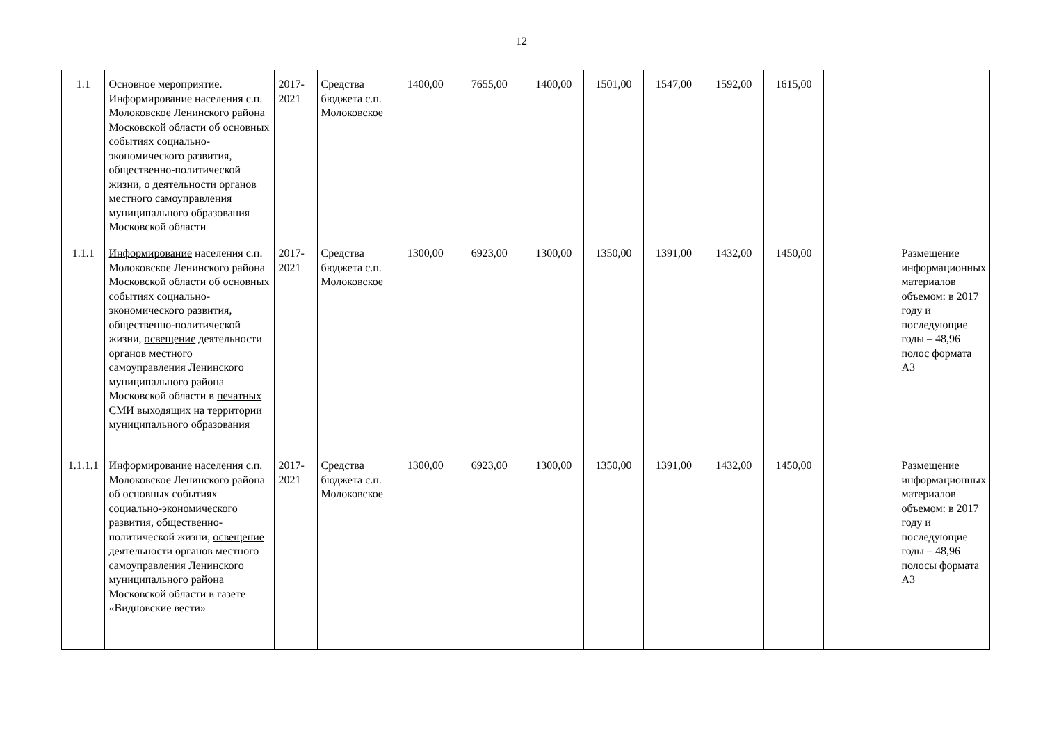12
| 1.1 | Основное мероприятие. Информирование населения с.п. Молоковское Ленинского района Московской области об основных событиях социально-экономического развития, общественно-политической жизни, о деятельности органов местного самоуправления муниципального образования Московской области | 2017-2021 | Средства бюджета с.п. Молоковское | 1400,00 | 7655,00 | 1400,00 | 1501,00 | 1547,00 | 1592,00 | 1615,00 | | |
| 1.1.1 | Информирование населения с.п. Молоковское Ленинского района Московской области об основных событиях социально-экономического развития, общественно-политической жизни, освещение деятельности органов местного самоуправления Ленинского муниципального района Московской области в печатных СМИ выходящих на территории муниципального образования | 2017-2021 | Средства бюджета с.п. Молоковское | 1300,00 | 6923,00 | 1300,00 | 1350,00 | 1391,00 | 1432,00 | 1450,00 | | Размещение информационных материалов объемом: в 2017 году и последующие годы – 48,96 полос формата А3 |
| 1.1.1.1 | Информирование населения с.п. Молоковское Ленинского района об основных событиях социально-экономического развития, общественно-политической жизни, освещение деятельности органов местного самоуправления Ленинского муниципального района Московской области в газете «Видновские вести» | 2017-2021 | Средства бюджета с.п. Молоковское | 1300,00 | 6923,00 | 1300,00 | 1350,00 | 1391,00 | 1432,00 | 1450,00 | | Размещение информационных материалов объемом: в 2017 году и последующие годы – 48,96 полосы формата А3 |